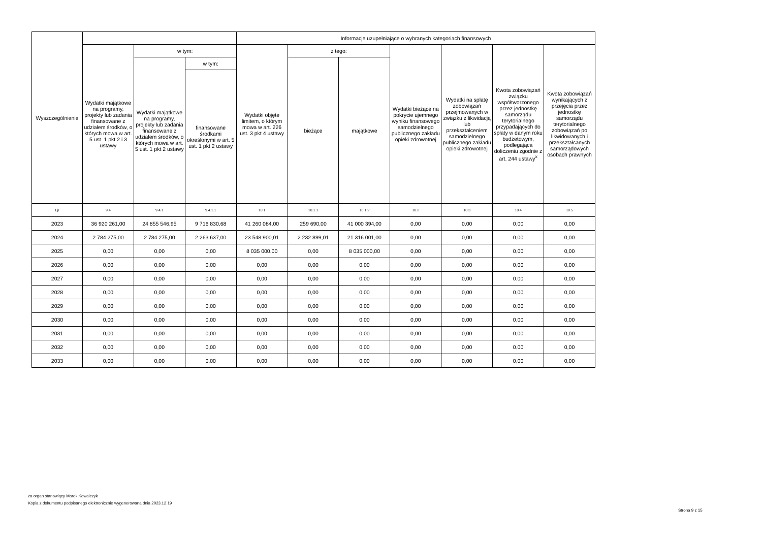| Wyszczególnienie | | | | Informacje uzupełniające o wybranych kategoriach finansowych | | | | | | |
| --- | --- | --- | --- | --- | --- | --- | --- | --- | --- | --- |
| | Wydatki majątkowe na programy, projekty lub zadania finansowane z udziałem środków, o których mowa w art. 5 ust. 1 pkt 2 i 3 ustawy | w tym: | | Wydatki objęte limitem, o którym mowa w art. 226 ust. 3 pkt 4 ustawy | z tego: | | Wydatki bieżące na pokrycie ujemnego wyniku finansowego samodzielnego publicznego zakładu opieki zdrowotnej | Wydatki na spłatę zobowiązań przejmowanych w związku z likwidacją lub przekształceniem samodzielnego publicznego zakładu opieki zdrowotnej | Kwota zobowiązań związku współtworzonego przez jednostkę samorządu terytorialnego przypadających do spłaty w danym roku budżetowym, podlegająca doliczeniu zgodnie z art. 244 ustawy<sup>x</sup> | Kwota zobowiązań wynikających z przejęcia przez jednostkę samorządu terytorialnego zobowiązań po likwidowanych i przekształcanych samorządowych osobach prawnych |
| | | Wydatki majątkowe na programy, projekty lub zadania finansowane z udziałem środków, o których mowa w art. 5 ust. 1 pkt 2 ustawy | w tym: | | bieżące | majątkowe | | | | |
| | | | finansowane środkami określonymi w art. 5 ust. 1 pkt 2 ustawy | | | | | | | |
| Lp | 9.4 | 9.4.1 | 9.4.1.1 | 10.1 | 10.1.1 | 10.1.2 | 10.2 | 10.3 | 10.4 | 10.5 |
| 2023 | 36 920 261,00 | 24 855 546,95 | 9 716 830,68 | 41 260 084,00 | 259 690,00 | 41 000 394,00 | 0,00 | 0,00 | 0,00 | 0,00 |
| 2024 | 2 784 275,00 | 2 784 275,00 | 2 263 637,00 | 23 548 900,01 | 2 232 899,01 | 21 316 001,00 | 0,00 | 0,00 | 0,00 | 0,00 |
| 2025 | 0,00 | 0,00 | 0,00 | 8 035 000,00 | 0,00 | 8 035 000,00 | 0,00 | 0,00 | 0,00 | 0,00 |
| 2026 | 0,00 | 0,00 | 0,00 | 0,00 | 0,00 | 0,00 | 0,00 | 0,00 | 0,00 | 0,00 |
| 2027 | 0,00 | 0,00 | 0,00 | 0,00 | 0,00 | 0,00 | 0,00 | 0,00 | 0,00 | 0,00 |
| 2028 | 0,00 | 0,00 | 0,00 | 0,00 | 0,00 | 0,00 | 0,00 | 0,00 | 0,00 | 0,00 |
| 2029 | 0,00 | 0,00 | 0,00 | 0,00 | 0,00 | 0,00 | 0,00 | 0,00 | 0,00 | 0,00 |
| 2030 | 0,00 | 0,00 | 0,00 | 0,00 | 0,00 | 0,00 | 0,00 | 0,00 | 0,00 | 0,00 |
| 2031 | 0,00 | 0,00 | 0,00 | 0,00 | 0,00 | 0,00 | 0,00 | 0,00 | 0,00 | 0,00 |
| 2032 | 0,00 | 0,00 | 0,00 | 0,00 | 0,00 | 0,00 | 0,00 | 0,00 | 0,00 | 0,00 |
| 2033 | 0,00 | 0,00 | 0,00 | 0,00 | 0,00 | 0,00 | 0,00 | 0,00 | 0,00 | 0,00 |
za organ stanowiący Marek Kowalczyk
Kopia z dokumentu podpisanego elektronicznie wygenerowana dnia 2023.12.19
Strona 9 z 15